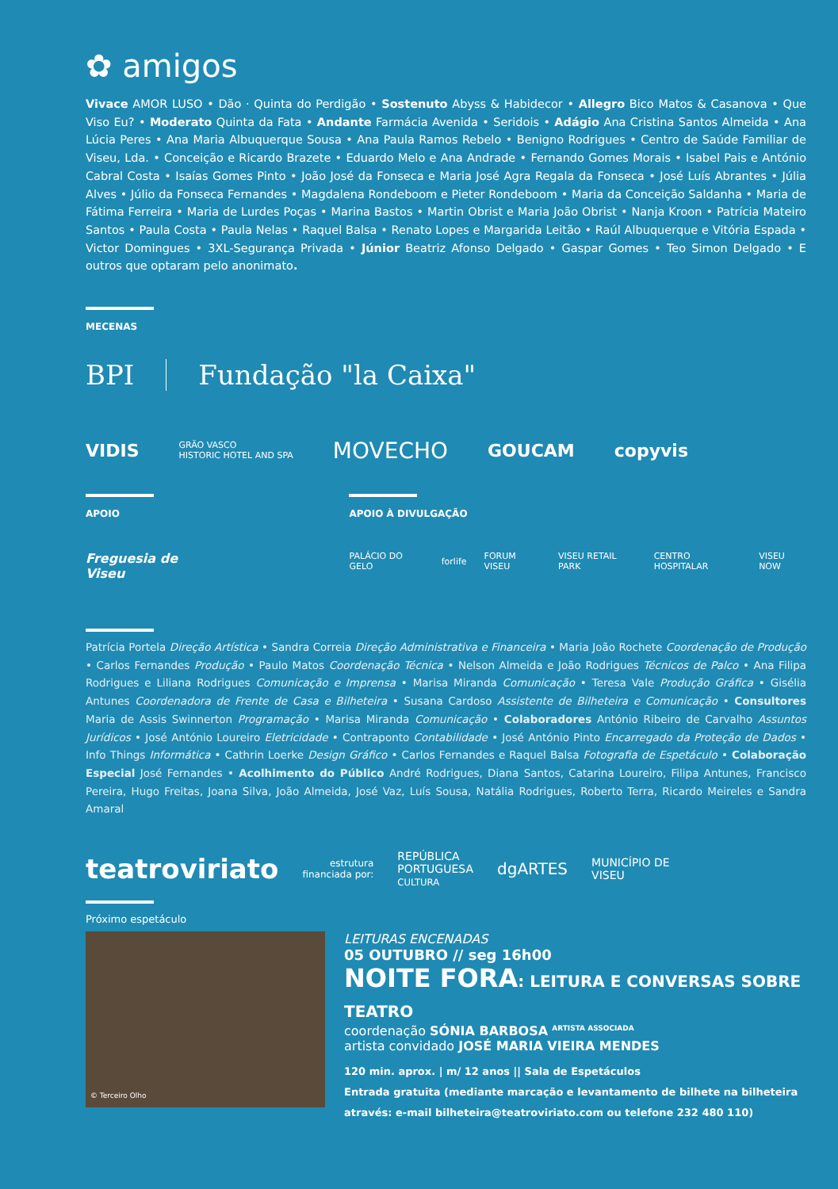✿ amigos
Vivace AMOR LUSO • Dão · Quinta do Perdigão • Sostenuto Abyss & Habidecor • Allegro Bico Matos & Casanova • Que Viso Eu? • Moderato Quinta da Fata • Andante Farmácia Avenida • Seridois • Adágio Ana Cristina Santos Almeida • Ana Lúcia Peres • Ana Maria Albuquerque Sousa • Ana Paula Ramos Rebelo • Benigno Rodrigues • Centro de Saúde Familiar de Viseu, Lda. • Conceição e Ricardo Brazete • Eduardo Melo e Ana Andrade • Fernando Gomes Morais • Isabel Pais e António Cabral Costa • Isaías Gomes Pinto • João José da Fonseca e Maria José Agra Regala da Fonseca • José Luís Abrantes • Júlia Alves • Júlio da Fonseca Fernandes • Magdalena Rondeboom e Pieter Rondeboom • Maria da Conceição Saldanha • Maria de Fátima Ferreira • Maria de Lurdes Poças • Marina Bastos • Martin Obrist e Maria João Obrist • Nanja Kroon • Patrícia Mateiro Santos • Paula Costa • Paula Nelas • Raquel Balsa • Renato Lopes e Margarida Leitão • Raúl Albuquerque e Vitória Espada • Victor Domingues • 3XL-Segurança Privada • Júnior Beatriz Afonso Delgado • Gaspar Gomes • Teo Simon Delgado • E outros que optaram pelo anonimato.
MECENAS
BPI Fundação "la Caixa"
VIDIS GRÃO VASCO
HISTORIC HOTEL AND SPA MOVECHO GOUCAM copyvis
APOIO
Freguesia de Viseu
APOIO À DIVULGAÇÃO
PALÁCIO DO GELO forlife FORUM VISEU VISEU RETAIL PARK CENTRO HOSPITALAR VISEU NOW
Patrícia Portela Direção Artística • Sandra Correia Direção Administrativa e Financeira • Maria João Rochete Coordenação de Produção • Carlos Fernandes Produção • Paulo Matos Coordenação Técnica • Nelson Almeida e João Rodrigues Técnicos de Palco • Ana Filipa Rodrigues e Liliana Rodrigues Comunicação e Imprensa • Marisa Miranda Comunicação • Teresa Vale Produção Gráfica • Gisélia Antunes Coordenadora de Frente de Casa e Bilheteira • Susana Cardoso Assistente de Bilheteira e Comunicação • Consultores Maria de Assis Swinnerton Programação • Marisa Miranda Comunicação • Colaboradores António Ribeiro de Carvalho Assuntos Jurídicos • José António Loureiro Eletricidade • Contraponto Contabilidade • José António Pinto Encarregado da Proteção de Dados • Info Things Informática • Cathrin Loerke Design Gráfico • Carlos Fernandes e Raquel Balsa Fotografia de Espetáculo • Colaboração Especial José Fernandes • Acolhimento do Público André Rodrigues, Diana Santos, Catarina Loureiro, Filipa Antunes, Francisco Pereira, Hugo Freitas, Joana Silva, João Almeida, José Vaz, Luís Sousa, Natália Rodrigues, Roberto Terra, Ricardo Meireles e Sandra Amaral
teatroviriato estrutura
financiada por: REPÚBLICA
PORTUGUESA
CULTURA dgARTES MUNICÍPIO DE
VISEU
Próximo espetáculo
© Terceiro Olho
LEITURAS ENCENADAS
05 OUTUBRO // seg 16h00
NOITE FORA: LEITURA E CONVERSAS SOBRE TEATRO
coordenação SÓNIA BARBOSA <sup>ARTISTA ASSOCIADA</sup>
artista convidado JOSÉ MARIA VIEIRA MENDES
120 min. aprox. | m/ 12 anos || Sala de Espetáculos
Entrada gratuita (mediante marcação e levantamento de bilhete na bilheteira
através: e-mail bilheteira@teatroviriato.com ou telefone 232 480 110)